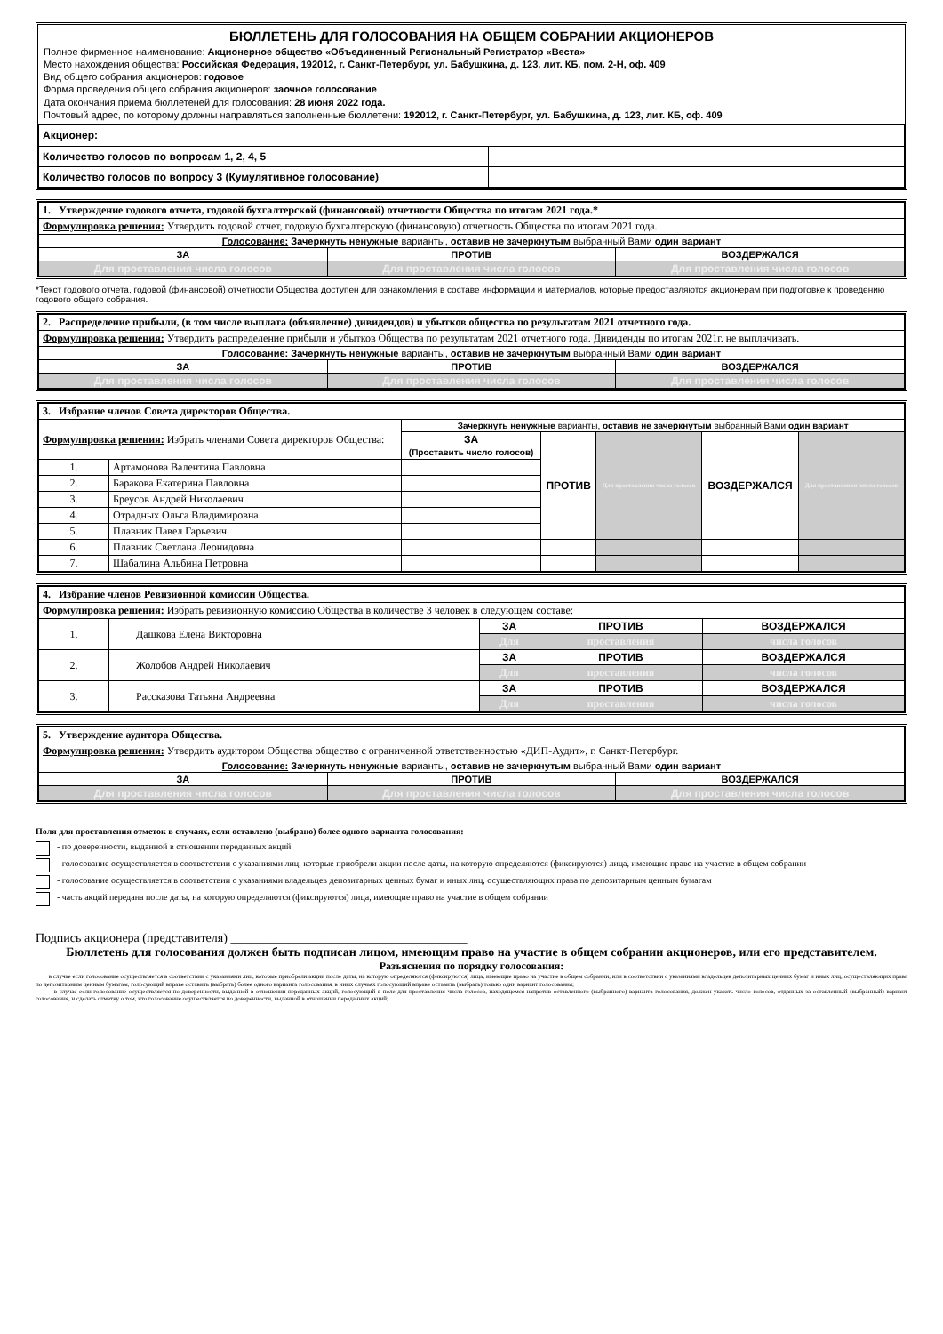БЮЛЛЕТЕНЬ ДЛЯ ГОЛОСОВАНИЯ НА ОБЩЕМ СОБРАНИИ АКЦИОНЕРОВ
Полное фирменное наименование: Акционерное общество «Объединенный Региональный Регистратор «Веста»
Место нахождения общества: Российская Федерация, 192012, г. Санкт-Петербург, ул. Бабушкина, д. 123, лит. КБ, пом. 2-Н, оф. 409
Вид общего собрания акционеров: годовое
Форма проведения общего собрания акционеров: заочное голосование
Дата окончания приема бюллетеней для голосования: 28 июня 2022 года.
Почтовый адрес, по которому должны направляться заполненные бюллетени: 192012, г. Санкт-Петербург, ул. Бабушкина, д. 123, лит. КБ, оф. 409
| Акционер: | |
| Количество голосов по вопросам 1, 2, 4, 5 | |
| Количество голосов по вопросу 3 (Кумулятивное голосование) | |
| 1. Утверждение годового отчета, годовой бухгалтерской (финансовой) отчетности Общества по итогам 2021 года.* | | |
| Формулировка решения: Утвердить годовой отчет, годовую бухгалтерскую (финансовую) отчетность Общества по итогам 2021 года. | | |
| Голосование: Зачеркнуть ненужные варианты, оставив не зачеркнутым выбранный Вами один вариант | | |
| ЗА | ПРОТИВ | ВОЗДЕРЖАЛСЯ |
| Для проставления числа голосов | Для проставления числа голосов | Для проставления числа голосов |
*Текст годового отчета, годовой (финансовой) отчетности Общества доступен для ознакомления в составе информации и материалов, которые предоставляются акционерам при подготовке к проведению годового общего собрания.
| 2. Распределение прибыли, (в том числе выплата (объявление) дивидендов) и убытков общества по результатам 2021 отчетного года. | | |
| Формулировка решения: Утвердить распределение прибыли и убытков Общества по результатам 2021 отчетного года. Дивиденды по итогам 2021г. не выплачивать. | | |
| Голосование: Зачеркнуть ненужные варианты, оставив не зачеркнутым выбранный Вами один вариант | | |
| ЗА | ПРОТИВ | ВОЗДЕРЖАЛСЯ |
| Для проставления числа голосов | Для проставления числа голосов | Для проставления числа голосов |
| 3. Избрание членов Совета директоров Общества. | | | | | | |
| Формулировка решения: Избрать членами Совета директоров Общества: | | Зачеркнуть ненужные варианты, оставив не зачеркнутым выбранный Вами один вариант | | | | |
| | | ЗА (Проставить число голосов) | ПРОТИВ | Для проставления числа голосов | ВОЗДЕРЖАЛСЯ | Для проставления числа голосов |
| 1. | Артамонова Валентина Павловна | | | | | |
| 2. | Баракова Екатерина Павловна | | | | | |
| 3. | Бреусов Андрей Николаевич | | | | | |
| 4. | Отрадных Ольга Владимировна | | | | | |
| 5. | Плавник Павел Гарьевич | | | | | |
| 6. | Плавник Светлана Леонидовна | | | | | |
| 7. | Шабалина Альбина Петровна | | | | | |
| 4. Избрание членов Ревизионной комиссии Общества. | | | | |
| Формулировка решения: Избрать ревизионную комиссию Общества в количестве 3 человек в следующем составе: | | | | |
| 1. | Дашкова Елена Викторовна | ЗА | ПРОТИВ | ВОЗДЕРЖАЛСЯ |
| | | Для | проставления | числа голосов |
| 2. | Жолобов Андрей Николаевич | ЗА | ПРОТИВ | ВОЗДЕРЖАЛСЯ |
| | | Для | проставления | числа голосов |
| 3. | Рассказова Татьяна Андреевна | ЗА | ПРОТИВ | ВОЗДЕРЖАЛСЯ |
| | | Для | проставления | числа голосов |
| 5. Утверждение аудитора Общества. | | |
| Формулировка решения: Утвердить аудитором Общества общество с ограниченной ответственностью «ДИП-Аудит», г. Санкт-Петербург. | | |
| Голосование: Зачеркнуть ненужные варианты, оставив не зачеркнутым выбранный Вами один вариант | | |
| ЗА | ПРОТИВ | ВОЗДЕРЖАЛСЯ |
| Для проставления числа голосов | Для проставления числа голосов | Для проставления числа голосов |
Поля для проставления отметок в случаях, если оставлено (выбрано) более одного варианта голосования:
- по доверенности, выданной в отношении переданных акций
- голосование осуществляется в соответствии с указаниями лиц, которые приобрели акции после даты, на которую определяются (фиксируются) лица, имеющие право на участие в общем собрании
- голосование осуществляется в соответствии с указаниями владельцев депозитарных ценных бумаг и иных лиц, осуществляющих права по депозитарным ценным бумагам
- часть акций передана после даты, на которую определяются (фиксируются) лица, имеющие право на участие в общем собрании
Подпись акционера (представителя) ______________________________________
Бюллетень для голосования должен быть подписан лицом, имеющим право на участие в общем собрании акционеров, или его представителем.
Разъяснения по порядку голосования:
в случае если голосование осуществляется в соответствии с указаниями лиц, которые приобрели акции после даты, на которую определяются (фиксируются) лица, имеющие право на участие в общем собрании, или в соответствии с указаниями владельцев депозитарных ценных бумаг и иных лиц, осуществляющих права по депозитарным ценным бумагам, голосующий вправе оставить (выбрать) более одного варианта голосования, в иных случаях голосующий вправе оставить (выбрать) только один вариант голосования;
в случае если голосование осуществляется по доверенности, выданной в отношении переданных акций, голосующий в поле для проставления числа голосов, находящемся напротив оставленного (выбранного) варианта голосования, должен указать число голосов, отданных за оставленный (выбранный) вариант голосования, и сделать отметку о том, что голосование осуществляется по доверенности, выданной в отношении переданных акций;